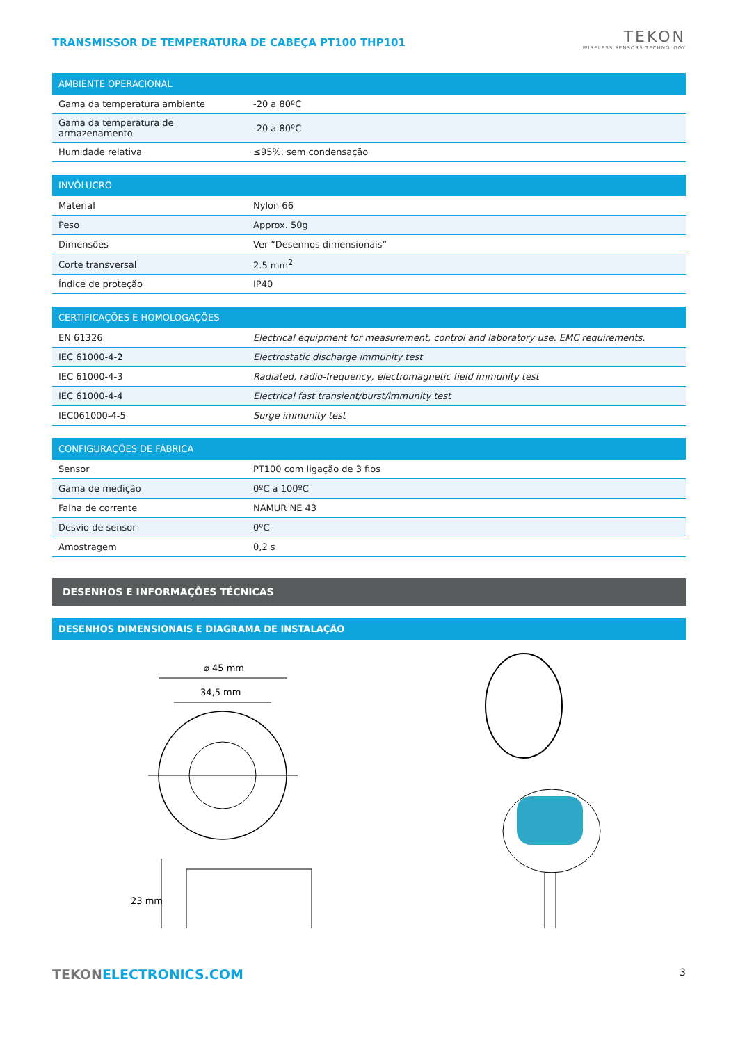TRANSMISSOR DE TEMPERATURA DE CABEÇA PT100 THP101
TEKON
WIRELESS SENSORS TECHNOLOGY
| AMBIENTE OPERACIONAL | |
| --- | --- |
| Gama da temperatura ambiente | -20 a 80ºC |
| Gama da temperatura de armazenamento | -20 a 80ºC |
| Humidade relativa | ≤95%, sem condensação |
| INVÓLUCRO | |
| --- | --- |
| Material | Nylon 66 |
| Peso | Approx. 50g |
| Dimensões | Ver “Desenhos dimensionais” |
| Corte transversal | 2.5 mm<sup>2</sup> |
| Índice de proteção | IP40 |
| CERTIFICAÇÕES E HOMOLOGAÇÕES | |
| --- | --- |
| EN 61326 | Electrical equipment for measurement, control and laboratory use. EMC requirements. |
| IEC 61000-4-2 | Electrostatic discharge immunity test |
| IEC 61000-4-3 | Radiated, radio-frequency, electromagnetic field immunity test |
| IEC 61000-4-4 | Electrical fast transient/burst/immunity test |
| IEC061000-4-5 | Surge immunity test |
| CONFIGURAÇÕES DE FÁBRICA | |
| --- | --- |
| Sensor | PT100 com ligação de 3 fios |
| Gama de medição | 0ºC a 100ºC |
| Falha de corrente | NAMUR NE 43 |
| Desvio de sensor | 0ºC |
| Amostragem | 0,2 s |
DESENHOS E INFORMAÇÕES TÉCNICAS
DESENHOS DIMENSIONAIS E DIAGRAMA DE INSTALAÇÃO
⌀ 45 mm
34,5 mm
23 mm
TEKON ELECTRONICS.COM 3